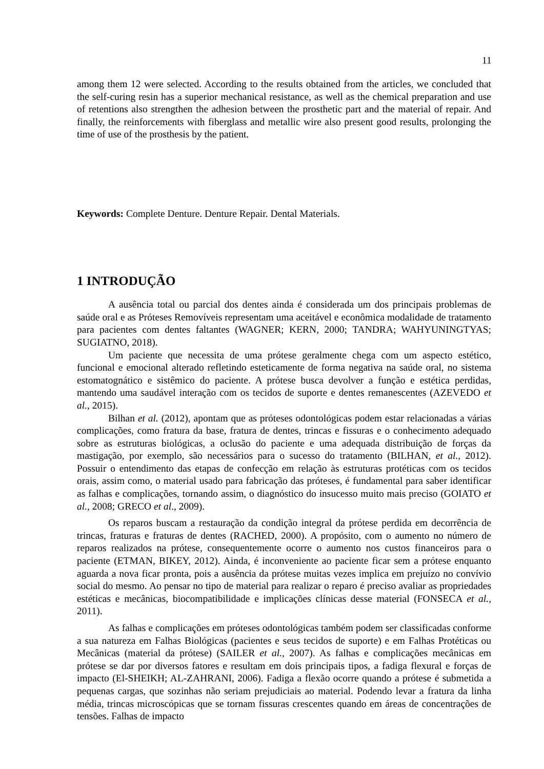11
among them 12 were selected. According to the results obtained from the articles, we concluded that the self-curing resin has a superior mechanical resistance, as well as the chemical preparation and use of retentions also strengthen the adhesion between the prosthetic part and the material of repair. And finally, the reinforcements with fiberglass and metallic wire also present good results, prolonging the time of use of the prosthesis by the patient.
Keywords: Complete Denture. Denture Repair. Dental Materials.
1 INTRODUÇÃO
A ausência total ou parcial dos dentes ainda é considerada um dos principais problemas de saúde oral e as Próteses Removíveis representam uma aceitável e econômica modalidade de tratamento para pacientes com dentes faltantes (WAGNER; KERN, 2000; TANDRA; WAHYUNINGTYAS; SUGIATNO, 2018).
Um paciente que necessita de uma prótese geralmente chega com um aspecto estético, funcional e emocional alterado refletindo esteticamente de forma negativa na saúde oral, no sistema estomatognático e sistêmico do paciente. A prótese busca devolver a função e estética perdidas, mantendo uma saudável interação com os tecidos de suporte e dentes remanescentes (AZEVEDO et al., 2015).
Bilhan et al. (2012), apontam que as próteses odontológicas podem estar relacionadas a várias complicações, como fratura da base, fratura de dentes, trincas e fissuras e o conhecimento adequado sobre as estruturas biológicas, a oclusão do paciente e uma adequada distribuição de forças da mastigação, por exemplo, são necessários para o sucesso do tratamento (BILHAN, et al., 2012). Possuir o entendimento das etapas de confecção em relação às estruturas protéticas com os tecidos orais, assim como, o material usado para fabricação das próteses, é fundamental para saber identificar as falhas e complicações, tornando assim, o diagnóstico do insucesso muito mais preciso (GOIATO et al., 2008; GRECO et al., 2009).
Os reparos buscam a restauração da condição integral da prótese perdida em decorrência de trincas, fraturas e fraturas de dentes (RACHED, 2000). A propósito, com o aumento no número de reparos realizados na prótese, consequentemente ocorre o aumento nos custos financeiros para o paciente (ETMAN, BIKEY, 2012). Ainda, é inconveniente ao paciente ficar sem a prótese enquanto aguarda a nova ficar pronta, pois a ausência da prótese muitas vezes implica em prejuízo no convívio social do mesmo. Ao pensar no tipo de material para realizar o reparo é preciso avaliar as propriedades estéticas e mecânicas, biocompatibilidade e implicações clínicas desse material (FONSECA et al., 2011).
As falhas e complicações em próteses odontológicas também podem ser classificadas conforme a sua natureza em Falhas Biológicas (pacientes e seus tecidos de suporte) e em Falhas Protéticas ou Mecânicas (material da prótese) (SAILER et al., 2007). As falhas e complicações mecânicas em prótese se dar por diversos fatores e resultam em dois principais tipos, a fadiga flexural e forças de impacto (El-SHEIKH; AL-ZAHRANI, 2006). Fadiga a flexão ocorre quando a prótese é submetida a pequenas cargas, que sozinhas não seriam prejudiciais ao material. Podendo levar a fratura da linha média, trincas microscópicas que se tornam fissuras crescentes quando em áreas de concentrações de tensões. Falhas de impacto